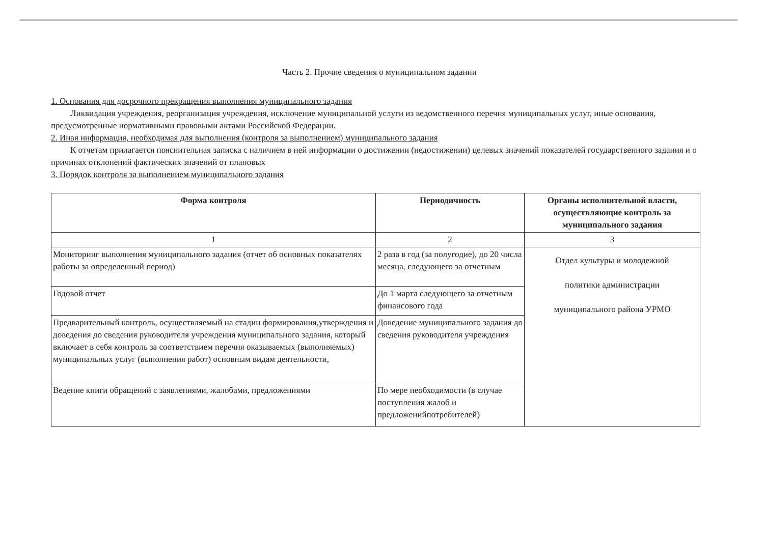Часть 2. Прочие сведения о муниципальном задании
1. Основания для досрочного прекращения выполнения муниципального задания
Ликвидация учреждения, реорганизация учреждения, исключение муниципальной услуги из ведомственного перечня муниципальных услуг, иные основания, предусмотренные нормативными правовыми актами Российской Федерации.
2. Иная информация, необходимая для выполнения (контроля за выполнением) муниципального задания
К отчетам прилагается пояснительная записка с наличием в ней информации о достижении (недостижении) целевых значений показателей государственного задания и о причинах отклонений фактических значений от плановых
3. Порядок контроля за выполнением муниципального задания
| Форма контроля | Периодичность | Органы исполнительной власти, осуществляющие контроль за муниципального задания |
| --- | --- | --- |
| 1 | 2 | 3 |
| Мониторинг выполнения муниципального задания (отчет об основных показателях работы за определенный период) | 2 раза в год (за полугодие), до 20 числа месяца, следующего за отчетным | Отдел культуры и молодежной политики администрации муниципального района УРМО |
| Годовой отчет | До 1 марта следующего за отчетным финансового года | |
| Предварительный контроль, осуществляемый на стадии формирования,утверждения и доведения до сведения руководителя учреждения муниципального задания, который включает в себя контроль за соответствием перечня оказываемых (выполняемых) муниципальных услуг (выполнения работ) основным видам деятельности, | Доведение муниципального задания до сведения руководителя учреждения | |
| Ведение книги обращений с заявлениями, жалобами, предложениями | По мере необходимости (в случае поступления жалоб и предложенийпотребителей) | |